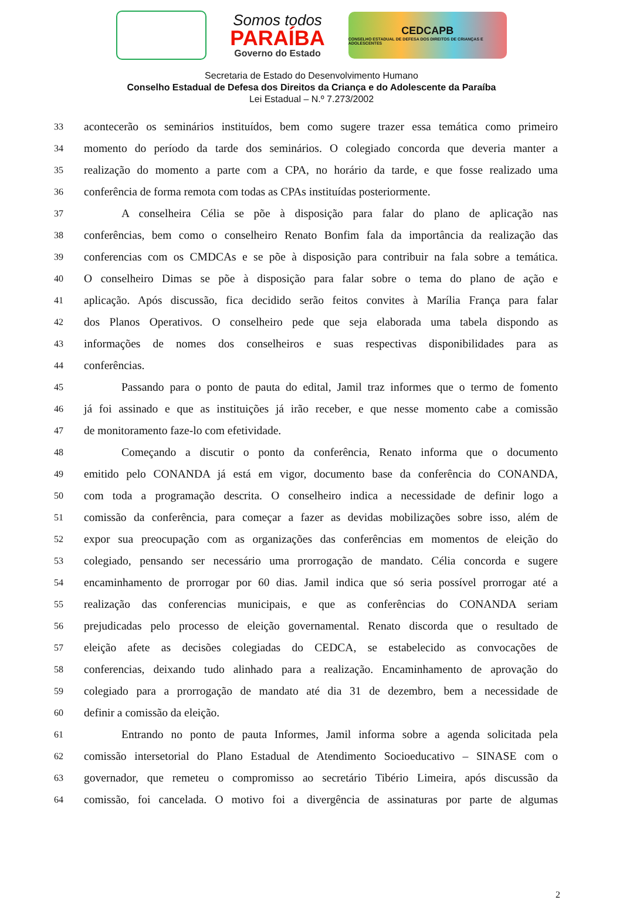Somos todos
PARAÍBA
Governo do Estado
CEDCAPB
CONSELHO ESTADUAL DE DEFESA DOS DIREITOS DE CRIANÇAS E ADOLESCENTES
Secretaria de Estado do Desenvolvimento Humano
Conselho Estadual de Defesa dos Direitos da Criança e do Adolescente da Paraíba
Lei Estadual – N.º 7.273/2002
33 acontecerão os seminários instituídos, bem como sugere trazer essa temática como primeiro
34 momento do período da tarde dos seminários. O colegiado concorda que deveria manter a
35 realização do momento a parte com a CPA, no horário da tarde, e que fosse realizado uma
36 conferência de forma remota com todas as CPAs instituídas posteriormente.
37 A conselheira Célia se põe à disposição para falar do plano de aplicação nas
38 conferências, bem como o conselheiro Renato Bonfim fala da importância da realização das
39 conferencias com os CMDCAs e se põe à disposição para contribuir na fala sobre a temática.
40 O conselheiro Dimas se põe à disposição para falar sobre o tema do plano de ação e
41 aplicação. Após discussão, fica decidido serão feitos convites à Marília França para falar
42 dos Planos Operativos. O conselheiro pede que seja elaborada uma tabela dispondo as
43 informações de nomes dos conselheiros e suas respectivas disponibilidades para as
44 conferências.
45 Passando para o ponto de pauta do edital, Jamil traz informes que o termo de fomento
46 já foi assinado e que as instituições já irão receber, e que nesse momento cabe a comissão
47 de monitoramento faze-lo com efetividade.
48 Começando a discutir o ponto da conferência, Renato informa que o documento
49 emitido pelo CONANDA já está em vigor, documento base da conferência do CONANDA,
50 com toda a programação descrita. O conselheiro indica a necessidade de definir logo a
51 comissão da conferência, para começar a fazer as devidas mobilizações sobre isso, além de
52 expor sua preocupação com as organizações das conferências em momentos de eleição do
53 colegiado, pensando ser necessário uma prorrogação de mandato. Célia concorda e sugere
54 encaminhamento de prorrogar por 60 dias. Jamil indica que só seria possível prorrogar até a
55 realização das conferencias municipais, e que as conferências do CONANDA seriam
56 prejudicadas pelo processo de eleição governamental. Renato discorda que o resultado de
57 eleição afete as decisões colegiadas do CEDCA, se estabelecido as convocações de
58 conferencias, deixando tudo alinhado para a realização. Encaminhamento de aprovação do
59 colegiado para a prorrogação de mandato até dia 31 de dezembro, bem a necessidade de
60 definir a comissão da eleição.
61 Entrando no ponto de pauta Informes, Jamil informa sobre a agenda solicitada pela
62 comissão intersetorial do Plano Estadual de Atendimento Socioeducativo – SINASE com o
63 governador, que remeteu o compromisso ao secretário Tibério Limeira, após discussão da
64 comissão, foi cancelada. O motivo foi a divergência de assinaturas por parte de algumas
2